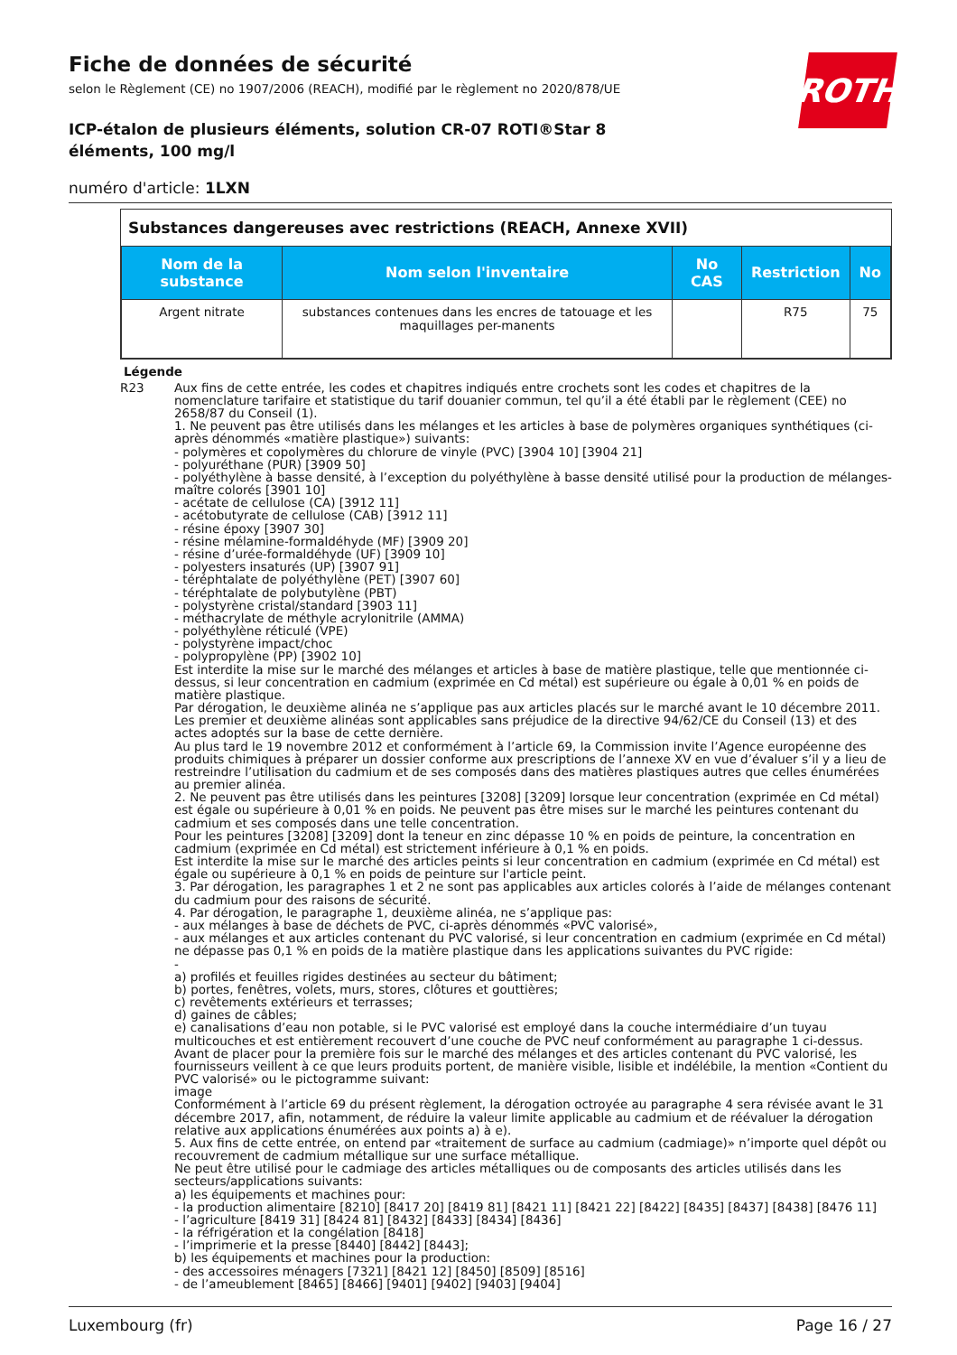ROTH
Fiche de données de sécurité
selon le Règlement (CE) no 1907/2006 (REACH), modifié par le règlement no 2020/878/UE
ICP-étalon de plusieurs éléments, solution CR-07 ROTI®Star 8 éléments, 100 mg/l
numéro d'article: 1LXN
Substances dangereuses avec restrictions (REACH, Annexe XVII)
| Nom de la substance | Nom selon l'inventaire | No CAS | Restriction | No |
| --- | --- | --- | --- | --- |
| Argent nitrate | substances contenues dans les encres de tatouage et les maquillages per-manents | | R75 | 75 |
Légende
R23 Aux fins de cette entrée, les codes et chapitres indiqués entre crochets sont les codes et chapitres de la nomenclature tarifaire et statistique du tarif douanier commun, tel qu’il a été établi par le règlement (CEE) no 2658/87 du Conseil (1).
1. Ne peuvent pas être utilisés dans les mélanges et les articles à base de polymères organiques synthétiques (ci-après dénommés «matière plastique») suivants:
- polymères et copolymères du chlorure de vinyle (PVC) [3904 10] [3904 21]
- polyuréthane (PUR) [3909 50]
- polyéthylène à basse densité, à l’exception du polyéthylène à basse densité utilisé pour la production de mélanges-maître colorés [3901 10]
- acétate de cellulose (CA) [3912 11]
- acétobutyrate de cellulose (CAB) [3912 11]
- résine époxy [3907 30]
- résine mélamine-formaldéhyde (MF) [3909 20]
- résine d’urée-formaldéhyde (UF) [3909 10]
- polyesters insaturés (UP) [3907 91]
- téréphtalate de polyéthylène (PET) [3907 60]
- téréphtalate de polybutylène (PBT)
- polystyrène cristal/standard [3903 11]
- méthacrylate de méthyle acrylonitrile (AMMA)
- polyéthylène réticulé (VPE)
- polystyrène impact/choc
- polypropylène (PP) [3902 10]
Est interdite la mise sur le marché des mélanges et articles à base de matière plastique, telle que mentionnée ci-dessus, si leur concentration en cadmium (exprimée en Cd métal) est supérieure ou égale à 0,01 % en poids de matière plastique.
Par dérogation, le deuxième alinéa ne s’applique pas aux articles placés sur le marché avant le 10 décembre 2011.
Les premier et deuxième alinéas sont applicables sans préjudice de la directive 94/62/CE du Conseil (13) et des actes adoptés sur la base de cette dernière.
Au plus tard le 19 novembre 2012 et conformément à l’article 69, la Commission invite l’Agence européenne des produits chimiques à préparer un dossier conforme aux prescriptions de l’annexe XV en vue d’évaluer s’il y a lieu de restreindre l’utilisation du cadmium et de ses composés dans des matières plastiques autres que celles énumérées au premier alinéa.
2. Ne peuvent pas être utilisés dans les peintures [3208] [3209] lorsque leur concentration (exprimée en Cd métal) est égale ou supérieure à 0,01 % en poids. Ne peuvent pas être mises sur le marché les peintures contenant du cadmium et ses composés dans une telle concentration.
Pour les peintures [3208] [3209] dont la teneur en zinc dépasse 10 % en poids de peinture, la concentration en cadmium (exprimée en Cd métal) est strictement inférieure à 0,1 % en poids.
Est interdite la mise sur le marché des articles peints si leur concentration en cadmium (exprimée en Cd métal) est égale ou supérieure à 0,1 % en poids de peinture sur l'article peint.
3. Par dérogation, les paragraphes 1 et 2 ne sont pas applicables aux articles colorés à l’aide de mélanges contenant du cadmium pour des raisons de sécurité.
4. Par dérogation, le paragraphe 1, deuxième alinéa, ne s’applique pas:
- aux mélanges à base de déchets de PVC, ci-après dénommés «PVC valorisé»,
- aux mélanges et aux articles contenant du PVC valorisé, si leur concentration en cadmium (exprimée en Cd métal) ne dépasse pas 0,1 % en poids de la matière plastique dans les applications suivantes du PVC rigide:
-
a) profilés et feuilles rigides destinées au secteur du bâtiment;
b) portes, fenêtres, volets, murs, stores, clôtures et gouttières;
c) revêtements extérieurs et terrasses;
d) gaines de câbles;
e) canalisations d’eau non potable, si le PVC valorisé est employé dans la couche intermédiaire d’un tuyau multicouches et est entièrement recouvert d’une couche de PVC neuf conformément au paragraphe 1 ci-dessus.
Avant de placer pour la première fois sur le marché des mélanges et des articles contenant du PVC valorisé, les fournisseurs veillent à ce que leurs produits portent, de manière visible, lisible et indélébile, la mention «Contient du PVC valorisé» ou le pictogramme suivant:
image
Conformément à l’article 69 du présent règlement, la dérogation octroyée au paragraphe 4 sera révisée avant le 31 décembre 2017, afin, notamment, de réduire la valeur limite applicable au cadmium et de réévaluer la dérogation relative aux applications énumérées aux points a) à e).
5. Aux fins de cette entrée, on entend par «traitement de surface au cadmium (cadmiage)» n’importe quel dépôt ou recouvrement de cadmium métallique sur une surface métallique.
Ne peut être utilisé pour le cadmiage des articles métalliques ou de composants des articles utilisés dans les secteurs/applications suivants:
a) les équipements et machines pour:
- la production alimentaire [8210] [8417 20] [8419 81] [8421 11] [8421 22] [8422] [8435] [8437] [8438] [8476 11]
- l’agriculture [8419 31] [8424 81] [8432] [8433] [8434] [8436]
- la réfrigération et la congélation [8418]
- l’imprimerie et la presse [8440] [8442] [8443];
b) les équipements et machines pour la production:
- des accessoires ménagers [7321] [8421 12] [8450] [8509] [8516]
- de l’ameublement [8465] [8466] [9401] [9402] [9403] [9404]
Luxembourg (fr) Page 16 / 27